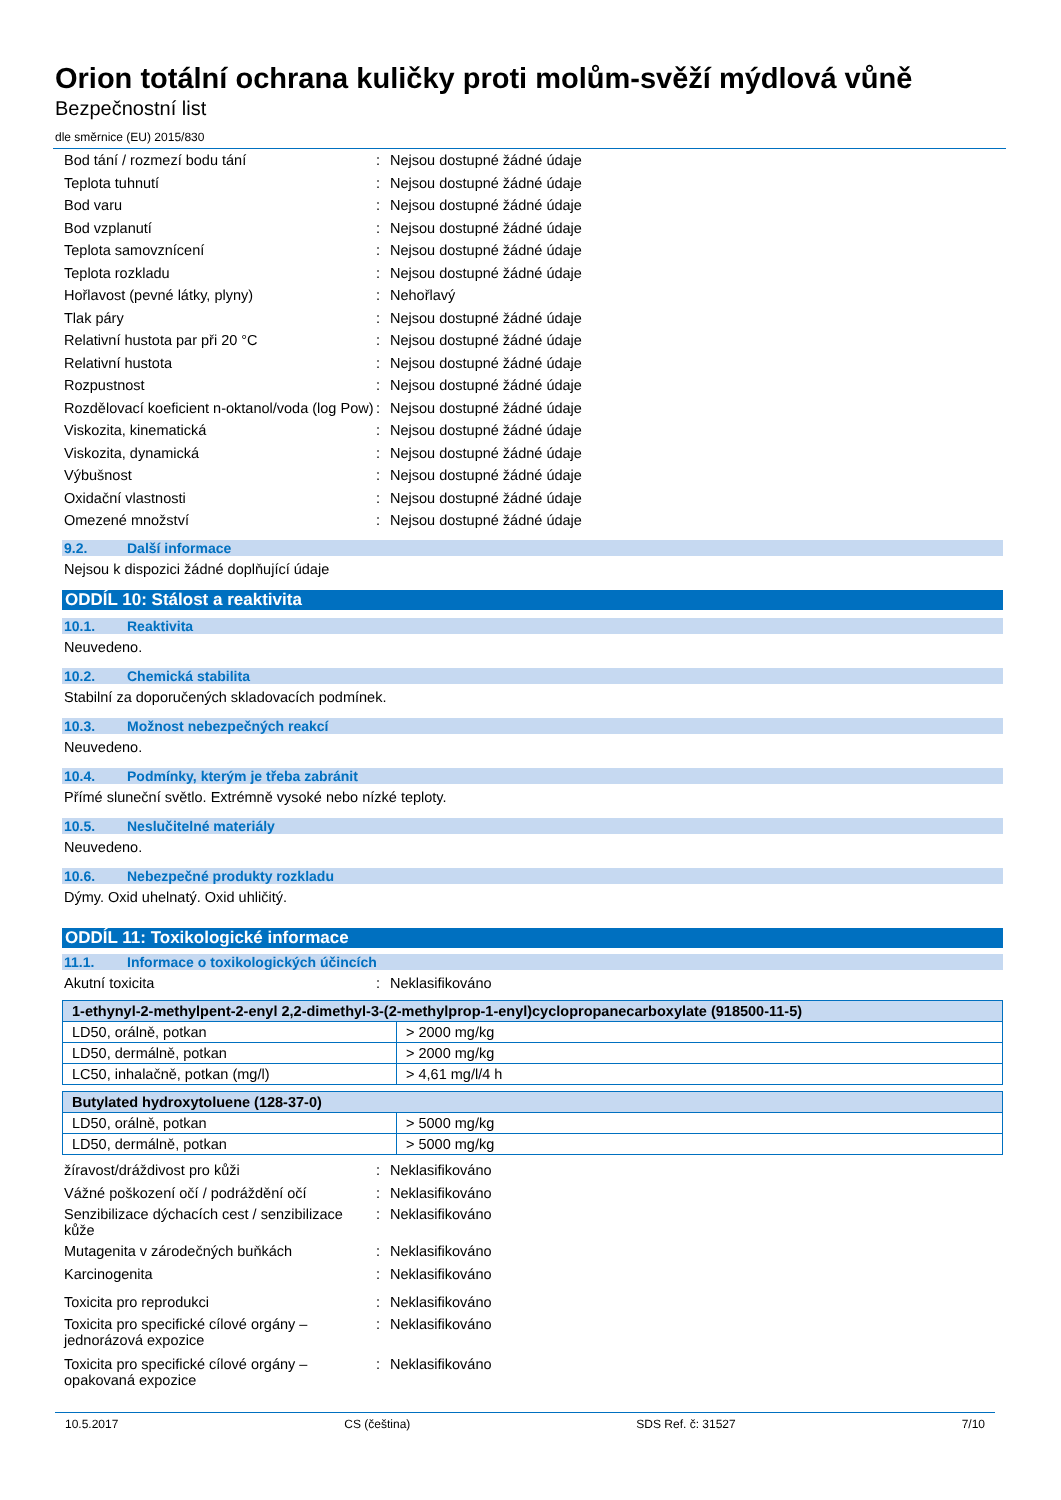Orion totální ochrana kuličky proti molům-svěží mýdlová vůně
Bezpečnostní list
dle směrnice (EU) 2015/830
Bod tání / rozmezí bodu tání : Nejsou dostupné žádné údaje
Teplota tuhnutí : Nejsou dostupné žádné údaje
Bod varu : Nejsou dostupné žádné údaje
Bod vzplanutí : Nejsou dostupné žádné údaje
Teplota samovznícení : Nejsou dostupné žádné údaje
Teplota rozkladu : Nejsou dostupné žádné údaje
Hořlavost (pevné látky, plyny) : Nehořlavý
Tlak páry : Nejsou dostupné žádné údaje
Relativní hustota par při 20 °C : Nejsou dostupné žádné údaje
Relativní hustota : Nejsou dostupné žádné údaje
Rozpustnost : Nejsou dostupné žádné údaje
Rozdělovací koeficient n-oktanol/voda (log Pow)
: Nejsou dostupné žádné údaje
Viskozita, kinematická : Nejsou dostupné žádné údaje
Viskozita, dynamická : Nejsou dostupné žádné údaje
Výbušnost : Nejsou dostupné žádné údaje
Oxidační vlastnosti : Nejsou dostupné žádné údaje
Omezené množství : Nejsou dostupné žádné údaje
9.2. Další informace
Nejsou k dispozici žádné doplňující údaje
ODDÍL 10: Stálost a reaktivita
10.1. Reaktivita
Neuvedeno.
10.2. Chemická stabilita
Stabilní za doporučených skladovacích podmínek.
10.3. Možnost nebezpečných reakcí
Neuvedeno.
10.4. Podmínky, kterým je třeba zabránit
Přímé sluneční světlo. Extrémně vysoké nebo nízké teploty.
10.5. Neslučitelné materiály
Neuvedeno.
10.6. Nebezpečné produkty rozkladu
Dýmy. Oxid uhelnatý. Oxid uhličitý.
ODDÍL 11: Toxikologické informace
11.1. Informace o toxikologických účincích
Akutní toxicita : Neklasifikováno
| 1-ethynyl-2-methylpent-2-enyl 2,2-dimethyl-3-(2-methylprop-1-enyl)cyclopropanecarboxylate (918500-11-5) | |
| --- | --- |
| LD50, orálně, potkan | > 2000 mg/kg |
| LD50, dermálně, potkan | > 2000 mg/kg |
| LC50, inhalačně, potkan (mg/l) | > 4,61 mg/l/4 h |
| Butylated hydroxytoluene (128-37-0) | |
| --- | --- |
| LD50, orálně, potkan | > 5000 mg/kg |
| LD50, dermálně, potkan | > 5000 mg/kg |
žíravost/dráždivost pro kůži : Neklasifikováno
Vážné poškození očí / podráždění očí
: Neklasifikováno
Senzibilizace dýchacích cest / senzibilizace kůže
: Neklasifikováno
Mutagenita v zárodečných buňkách : Neklasifikováno
Karcinogenita : Neklasifikováno
Toxicita pro reprodukci : Neklasifikováno
Toxicita pro specifické cílové orgány – jednorázová expozice
: Neklasifikováno
Toxicita pro specifické cílové orgány – opakovaná expozice
: Neklasifikováno
10.5.2017 CS (čeština) SDS Ref. č: 31527 7/10